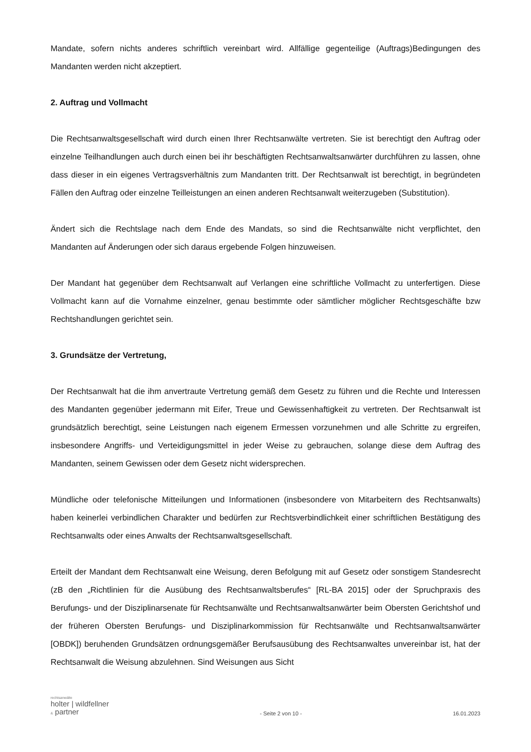Mandate, sofern nichts anderes schriftlich vereinbart wird. Allfällige gegenteilige (Auftrags)Bedingungen des Mandanten werden nicht akzeptiert.
2. Auftrag und Vollmacht
Die Rechtsanwaltsgesellschaft wird durch einen Ihrer Rechtsanwälte vertreten. Sie ist berechtigt den Auftrag oder einzelne Teilhandlungen auch durch einen bei ihr beschäftigten Rechtsanwaltsanwärter durchführen zu lassen, ohne dass dieser in ein eigenes Vertragsverhältnis zum Mandanten tritt. Der Rechtsanwalt ist berechtigt, in begründeten Fällen den Auftrag oder einzelne Teilleistungen an einen anderen Rechtsanwalt weiterzugeben (Substitution).
Ändert sich die Rechtslage nach dem Ende des Mandats, so sind die Rechtsanwälte nicht verpflichtet, den Mandanten auf Änderungen oder sich daraus ergebende Folgen hinzuweisen.
Der Mandant hat gegenüber dem Rechtsanwalt auf Verlangen eine schriftliche Vollmacht zu unterfertigen. Diese Vollmacht kann auf die Vornahme einzelner, genau bestimmte oder sämtlicher möglicher Rechtsgeschäfte bzw Rechtshandlungen gerichtet sein.
3. Grundsätze der Vertretung,
Der Rechtsanwalt hat die ihm anvertraute Vertretung gemäß dem Gesetz zu führen und die Rechte und Interessen des Mandanten gegenüber jedermann mit Eifer, Treue und Gewissenhaftigkeit zu vertreten. Der Rechtsanwalt ist grundsätzlich berechtigt, seine Leistungen nach eigenem Ermessen vorzunehmen und alle Schritte zu ergreifen, insbesondere Angriffs- und Verteidigungsmittel in jeder Weise zu gebrauchen, solange diese dem Auftrag des Mandanten, seinem Gewissen oder dem Gesetz nicht widersprechen.
Mündliche oder telefonische Mitteilungen und Informationen (insbesondere von Mitarbeitern des Rechtsanwalts) haben keinerlei verbindlichen Charakter und bedürfen zur Rechtsverbindlichkeit einer schriftlichen Bestätigung des Rechtsanwalts oder eines Anwalts der Rechtsanwaltsgesellschaft.
Erteilt der Mandant dem Rechtsanwalt eine Weisung, deren Befolgung mit auf Gesetz oder sonstigem Standesrecht (zB den „Richtlinien für die Ausübung des Rechtsanwaltsberufes“ [RL-BA 2015] oder der Spruchpraxis des Berufungs- und der Disziplinarsenate für Rechtsanwälte und Rechtsanwaltsanwärter beim Obersten Gerichtshof und der früheren Obersten Berufungs- und Disziplinarkommission für Rechtsanwälte und Rechtsanwaltsanwärter [OBDK]) beruhenden Grundsätzen ordnungsgemäßer Berufsausübung des Rechtsanwaltes unvereinbar ist, hat der Rechtsanwalt die Weisung abzulehnen. Sind Weisungen aus Sicht
rechtsanwälte
holter | wildfellner
& partner
- Seite 2 von 10 -
16.01.2023